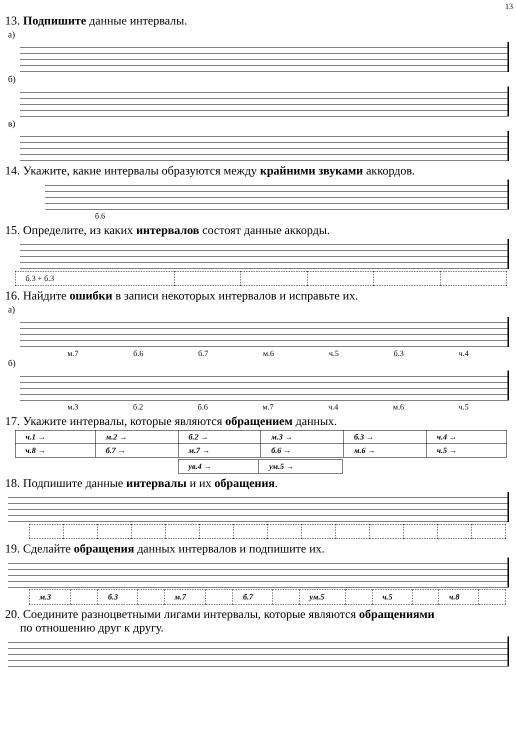13
13. Подпишите данные интервалы.
а)
б)
в)
14. Укажите, какие интервалы образуются между крайними звуками аккордов.
б.6
15. Определите, из каких интервалов состоят данные аккорды.
| б.3 + б.3 | | | | | |
16. Найдите ошибки в записи некоторых интервалов и исправьте их.
а)
м.7 б.6 б.7 м.6 ч.5 б.3 ч.4
б)
м.3 б.2 б.6 м.7 ч.4 м.6 ч.5
17. Укажите интервалы, которые являются обращением данных.
| ч.1 → | м.2 → | б.2 → | м.3 → | б.3 → | ч.4 → |
| ч.8 → | б.7 → | м.7 → | б.6 → | м.6 → | ч.5 → |
| ув.4 → | ум.5 → |
18. Подпишите данные интервалы и их обращения.
19. Сделайте обращения данных интервалов и подпишите их.
| м.3 | | б.3 | | м.7 | | б.7 | | ум.5 | | ч.5 | | ч.8 | |
20. Соедините разноцветными лигами интервалы, которые являются обращениями
по отношению друг к другу.